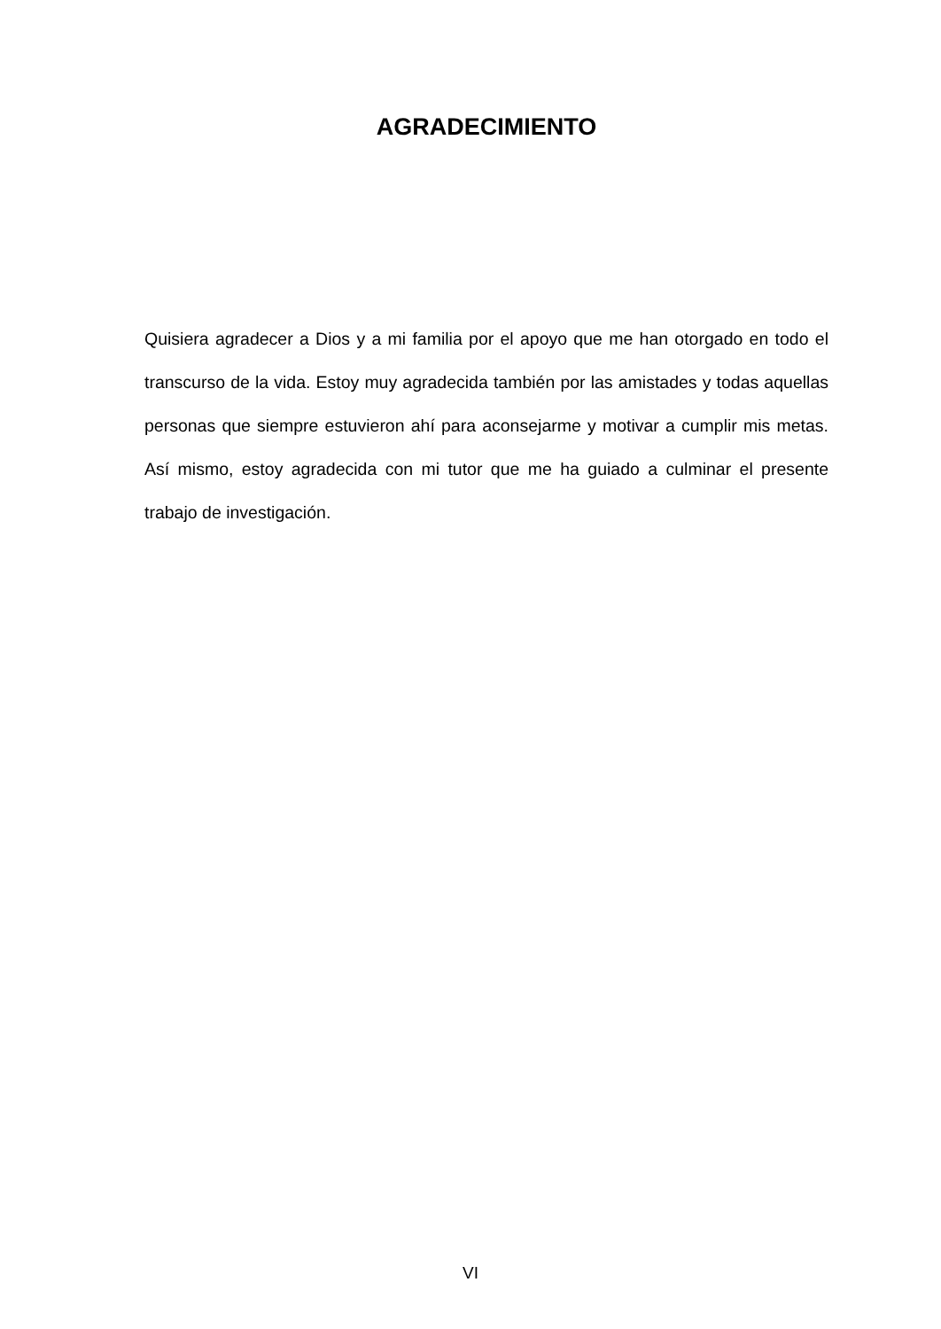AGRADECIMIENTO
Quisiera agradecer a Dios y a mi familia por el apoyo que me han otorgado en todo el transcurso de la vida. Estoy muy agradecida también por las amistades y todas aquellas personas que siempre estuvieron ahí para aconsejarme y motivar a cumplir mis metas. Así mismo, estoy agradecida con mi tutor que me ha guiado a culminar el presente trabajo de investigación.
VI